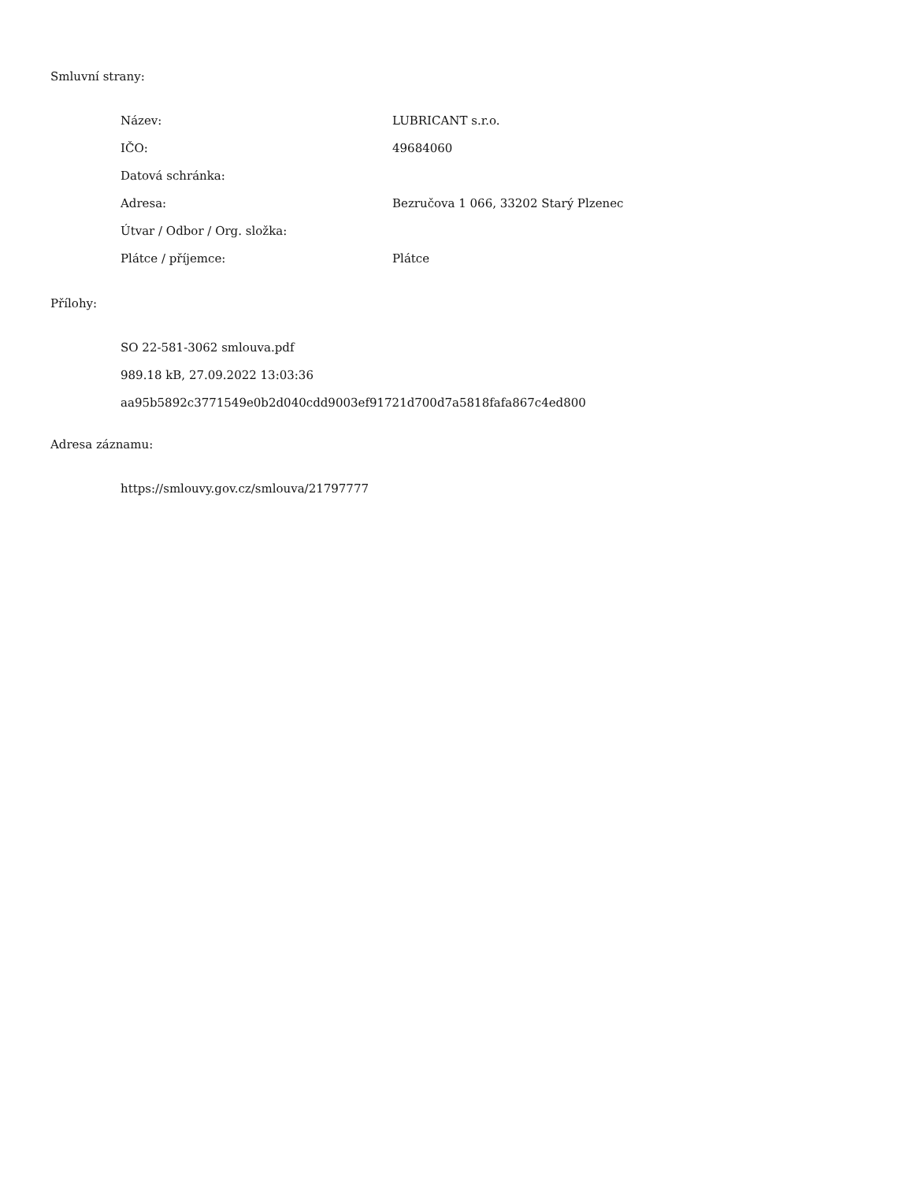Smluvní strany:
| Název: | LUBRICANT s.r.o. |
| IČO: | 49684060 |
| Datová schránka: | |
| Adresa: | Bezručova 1 066, 33202 Starý Plzenec |
| Útvar / Odbor / Org. složka: | |
| Plátce / příjemce: | Plátce |
Přílohy:
SO 22-581-3062 smlouva.pdf
989.18 kB, 27.09.2022 13:03:36
aa95b5892c3771549e0b2d040cdd9003ef91721d700d7a5818fafa867c4ed800
Adresa záznamu:
https://smlouvy.gov.cz/smlouva/21797777